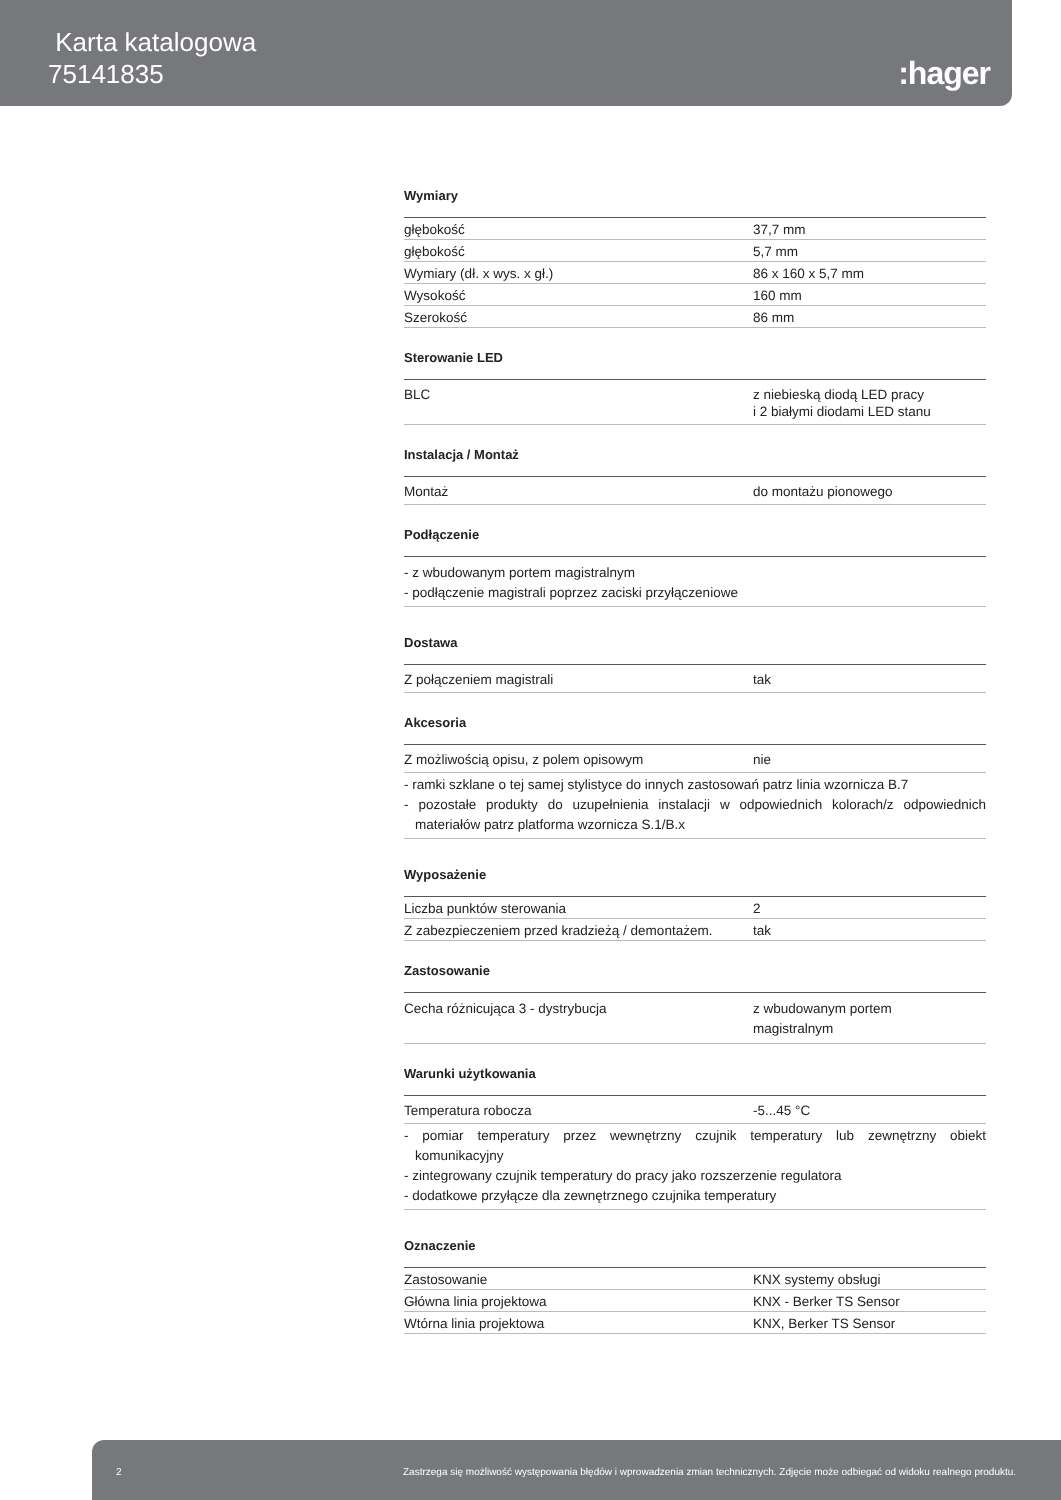Karta katalogowa
75141835
:hager
Wymiary
| głębokość | 37,7 mm |
| głębokość | 5,7 mm |
| Wymiary (dł. x wys. x gł.) | 86 x 160 x 5,7 mm |
| Wysokość | 160 mm |
| Szerokość | 86 mm |
Sterowanie LED
| BLC | z niebieską diodą LED pracy i 2 białymi diodami LED stanu |
Instalacja / Montaż
| Montaż | do montażu pionowego |
Podłączenie
- z wbudowanym portem magistralnym
- podłączenie magistrali poprzez zaciski przyłączeniowe
Dostawa
| Z połączeniem magistrali | tak |
Akcesoria
| Z możliwością opisu, z polem opisowym | nie |
- ramki szklane o tej samej stylistyce do innych zastosowań patrz linia wzornicza B.7
- pozostałe produkty do uzupełnienia instalacji w odpowiednich kolorach/z odpowiednich materiałów patrz platforma wzornicza S.1/B.x
Wyposażenie
| Liczba punktów sterowania | 2 |
| Z zabezpieczeniem przed kradzieżą / demontażem. | tak |
Zastosowanie
| Cecha różnicująca 3 - dystrybucja | z wbudowanym portem magistralnym |
Warunki użytkowania
| Temperatura robocza | -5...45 °C |
- pomiar temperatury przez wewnętrzny czujnik temperatury lub zewnętrzny obiekt komunikacyjny
- zintegrowany czujnik temperatury do pracy jako rozszerzenie regulatora
- dodatkowe przyłącze dla zewnętrznego czujnika temperatury
Oznaczenie
| Zastosowanie | KNX systemy obsługi |
| Główna linia projektowa | KNX - Berker TS Sensor |
| Wtórna linia projektowa | KNX, Berker TS Sensor |
2 Zastrzega się możliwość występowania błędów i wprowadzenia zmian technicznych. Zdjęcie może odbiegać od widoku realnego produktu.